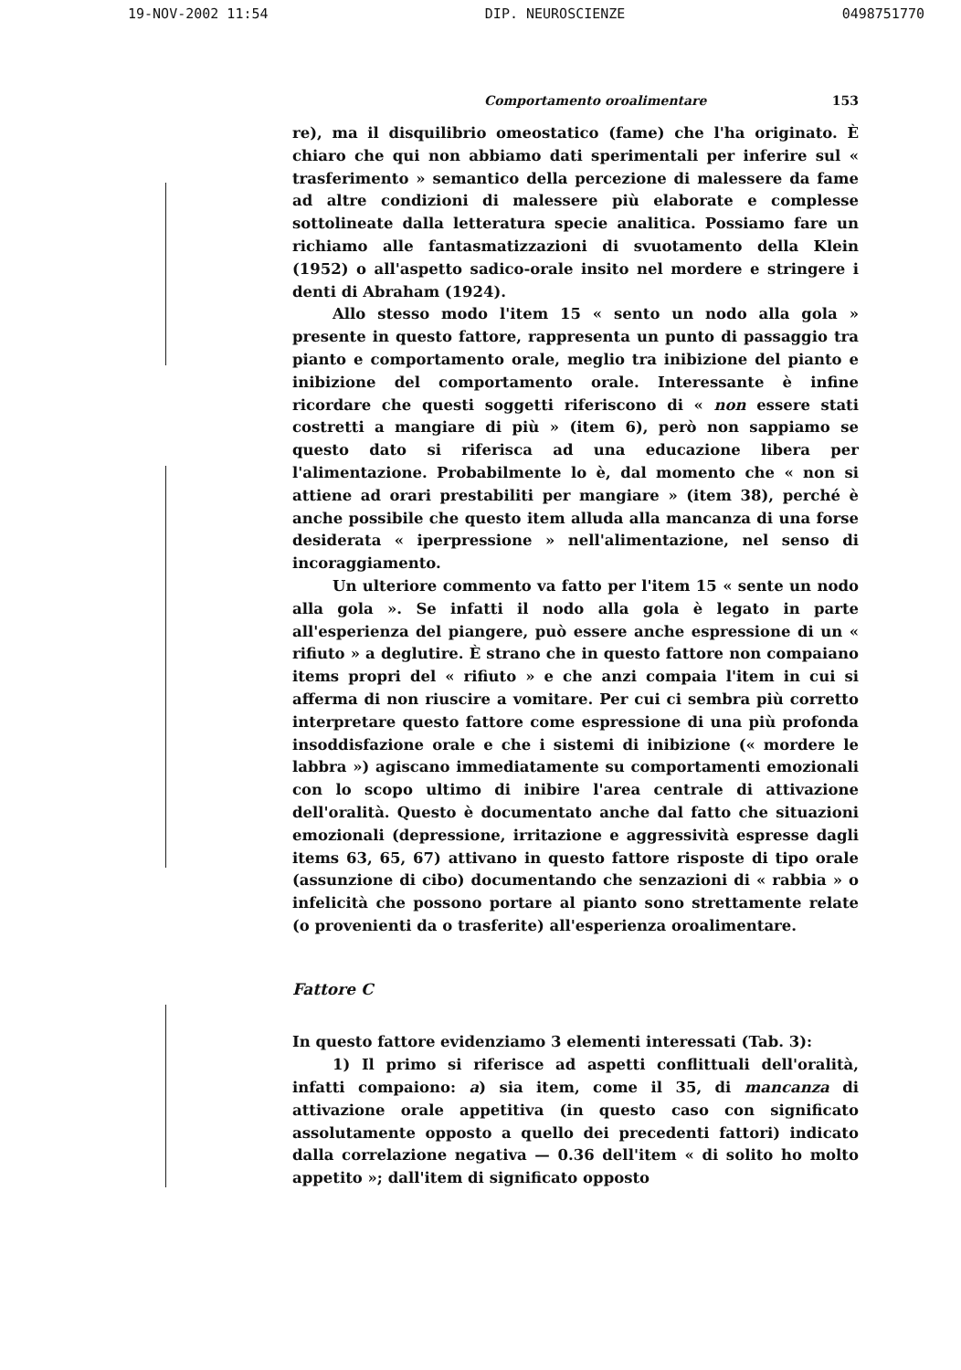19-NOV-2002 11:54 DIP. NEUROSCIENZE 0498751770
Comportamento oroalimentare 153
re), ma il disquilibrio omeostatico (fame) che l'ha originato. È chiaro che qui non abbiamo dati sperimentali per inferire sul « trasferimento » semantico della percezione di malessere da fame ad altre condizioni di malessere più elaborate e complesse sottolineate dalla letteratura specie analitica. Possiamo fare un richiamo alle fantasmatizzazioni di svuotamento della Klein (1952) o all'aspetto sadico-orale insito nel mordere e stringere i denti di Abraham (1924).
Allo stesso modo l'item 15 « sento un nodo alla gola » presente in questo fattore, rappresenta un punto di passaggio tra pianto e comportamento orale, meglio tra inibizione del pianto e inibizione del comportamento orale. Interessante è infine ricordare che questi soggetti riferiscono di « non essere stati costretti a mangiare di più » (item 6), però non sappiamo se questo dato si riferisca ad una educazione libera per l'alimentazione. Probabilmente lo è, dal momento che « non si attiene ad orari prestabiliti per mangiare » (item 38), perché è anche possibile che questo item alluda alla mancanza di una forse desiderata « iperpressione » nell'alimentazione, nel senso di incoraggiamento.
Un ulteriore commento va fatto per l'item 15 « sente un nodo alla gola ». Se infatti il nodo alla gola è legato in parte all'esperienza del piangere, può essere anche espressione di un « rifiuto » a deglutire. È strano che in questo fattore non compaiano items propri del « rifiuto » e che anzi compaia l'item in cui si afferma di non riuscire a vomitare. Per cui ci sembra più corretto interpretare questo fattore come espressione di una più profonda insoddisfazione orale e che i sistemi di inibizione (« mordere le labbra ») agiscano immediatamente su comportamenti emozionali con lo scopo ultimo di inibire l'area centrale di attivazione dell'oralità. Questo è documentato anche dal fatto che situazioni emozionali (depressione, irritazione e aggressività espresse dagli items 63, 65, 67) attivano in questo fattore risposte di tipo orale (assunzione di cibo) documentando che senzazioni di « rabbia » o infelicità che possono portare al pianto sono strettamente relate (o provenienti da o trasferite) all'esperienza oroalimentare.
Fattore C
In questo fattore evidenziamo 3 elementi interessati (Tab. 3):
1) Il primo si riferisce ad aspetti conflittuali dell'oralità, infatti compaiono: a) sia item, come il 35, di mancanza di attivazione orale appetitiva (in questo caso con significato assolutamente opposto a quello dei precedenti fattori) indicato dalla correlazione negativa — 0.36 dell'item « di solito ho molto appetito »; dall'item di significato opposto